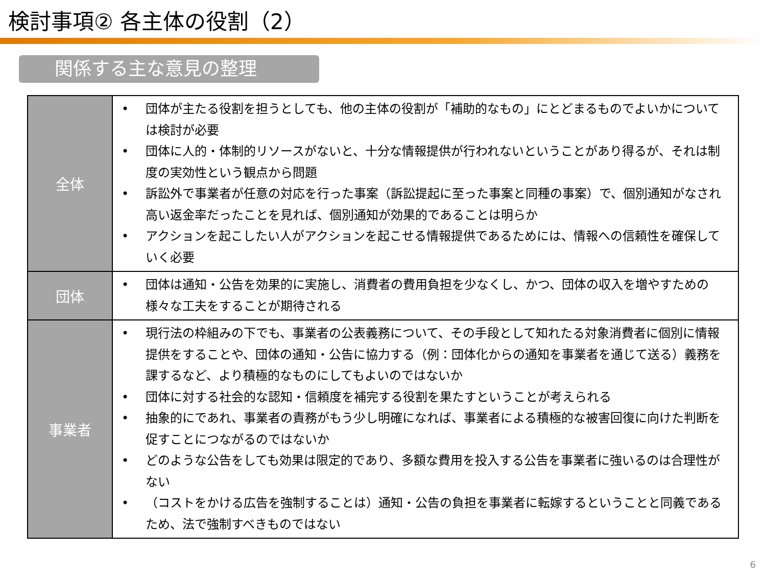検討事項② 各主体の役割（2）
関係する主な意見の整理
| 全体 | • 団体が主たる役割を担うとしても、他の主体の役割が「補助的なもの」にとどまるものでよいかについては検討が必要 • 団体に人的・体制的リソースがないと、十分な情報提供が行われないということがあり得るが、それは制度の実効性という観点から問題 • 訴訟外で事業者が任意の対応を行った事案（訴訟提起に至った事案と同種の事案）で、個別通知がなされ高い返金率だったことを見れば、個別通知が効果的であることは明らか • アクションを起こしたい人がアクションを起こせる情報提供であるためには、情報への信頼性を確保していく必要 |
| 団体 | • 団体は通知・公告を効果的に実施し、消費者の費用負担を少なくし、かつ、団体の収入を増やすための様々な工夫をすることが期待される |
| 事業者 | • 現行法の枠組みの下でも、事業者の公表義務について、その手段として知れたる対象消費者に個別に情報提供をすることや、団体の通知・公告に協力する（例：団体化からの通知を事業者を通じて送る）義務を課するなど、より積極的なものにしてもよいのではないか • 団体に対する社会的な認知・信頼度を補完する役割を果たすということが考えられる • 抽象的にであれ、事業者の責務がもう少し明確になれば、事業者による積極的な被害回復に向けた判断を促すことにつながるのではないか • どのような公告をしても効果は限定的であり、多額な費用を投入する公告を事業者に強いるのは合理性がない • （コストをかける広告を強制することは）通知・公告の負担を事業者に転嫁するということと同義であるため、法で強制すべきものではない |
6